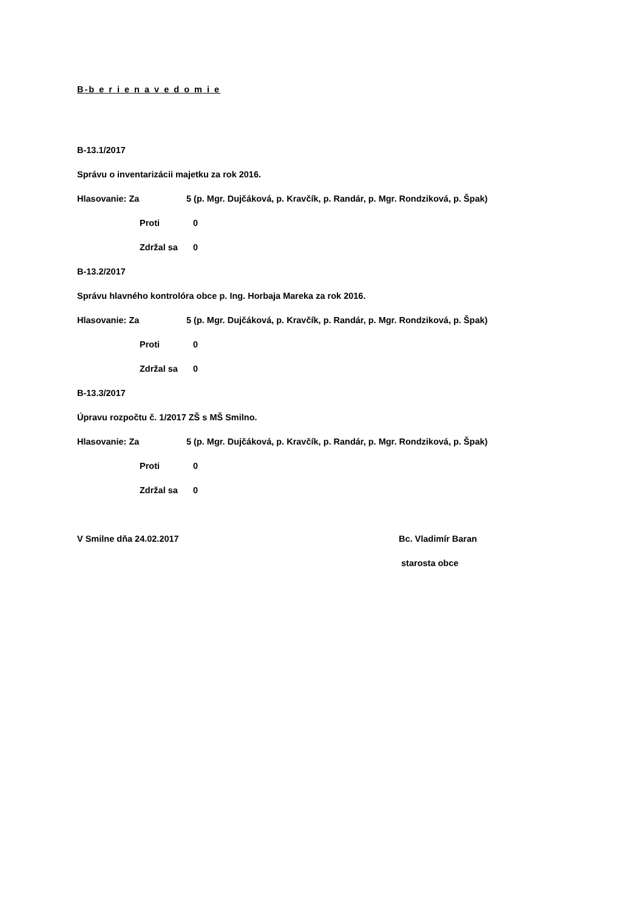B-b e r i e n a v e d o m i e
B-13.1/2017
Správu o inventarizácii majetku za rok 2016.
Hlasovanie: Za 5 (p. Mgr. Dujčáková, p. Kravčík, p. Randár, p. Mgr. Rondziková, p. Špak)
Proti 0
Zdržal sa 0
B-13.2/2017
Správu hlavného kontrolóra obce p. Ing. Horbaja Mareka za rok 2016.
Hlasovanie: Za 5 (p. Mgr. Dujčáková, p. Kravčík, p. Randár, p. Mgr. Rondziková, p. Špak)
Proti 0
Zdržal sa 0
B-13.3/2017
Úpravu rozpočtu č. 1/2017 ZŠ s MŠ Smilno.
Hlasovanie: Za 5 (p. Mgr. Dujčáková, p. Kravčík, p. Randár, p. Mgr. Rondziková, p. Špak)
Proti 0
Zdržal sa 0
V Smilne dňa 24.02.2017 Bc. Vladimír Baran
starosta obce